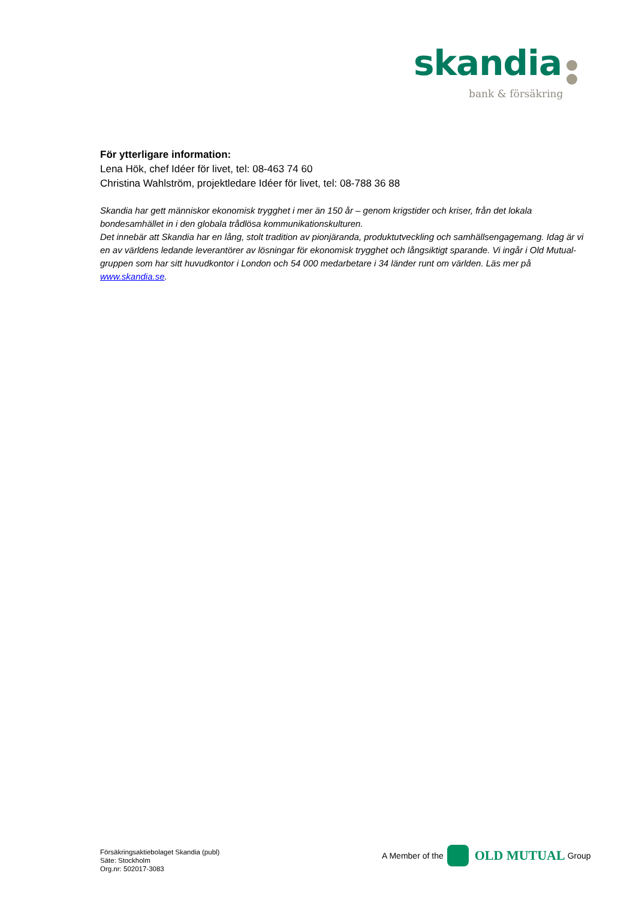skandia
bank & försäkring
För ytterligare information:
Lena Hök, chef Idéer för livet, tel: 08-463 74 60
Christina Wahlström, projektledare Idéer för livet, tel: 08-788 36 88
Skandia har gett människor ekonomisk trygghet i mer än 150 år – genom krigstider och kriser, från det lokala bondesamhället in i den globala trådlösa kommunikationskulturen.
Det innebär att Skandia har en lång, stolt tradition av pionjäranda, produktutveckling och samhällsengagemang. Idag är vi en av världens ledande leverantörer av lösningar för ekonomisk trygghet och långsiktigt sparande. Vi ingår i Old Mutual-gruppen som har sitt huvudkontor i London och 54 000 medarbetare i 34 länder runt om världen. Läs mer på www.skandia.se.
Försäkringsaktiebolaget Skandia (publ)
Säte: Stockholm
Org.nr: 502017-3083
A Member of the
OLD MUTUAL Group